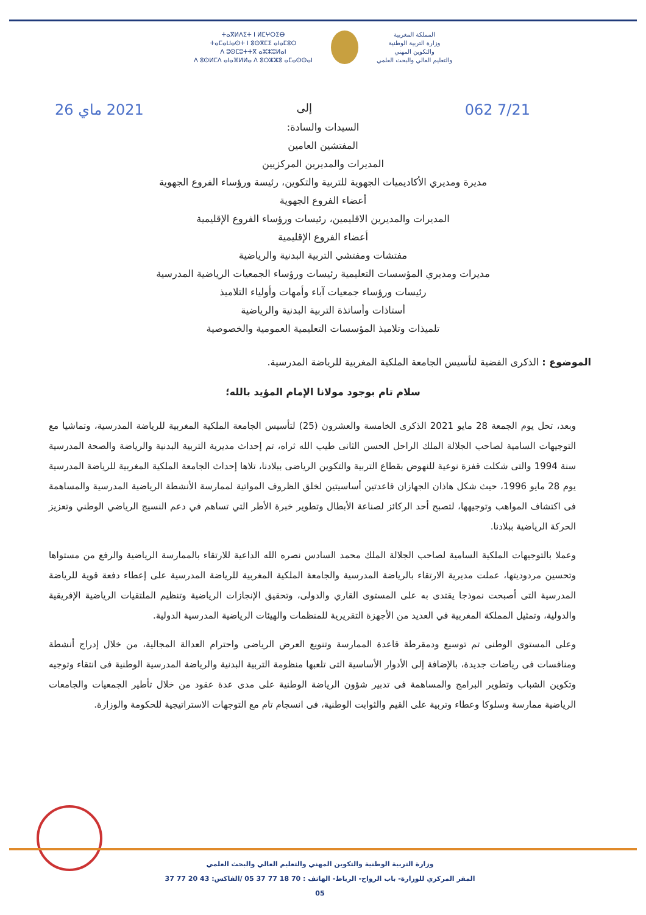المملكة المغربية
وزارة التربية الوطنية
والتكوين المهني
والتعليم العالي والبحث العلمي
ⵜⴰⴳⵍⴷⵉⵜ ⵏ ⵍⵎⵖⵔⵉⴱ
ⵜⴰⵎⴰⵡⴰⵙⵜ ⵏ ⵓⵙⴳⵎⵉ ⴰⵏⴰⵎⵓⵔ
ⴷ ⵓⵙⵎⵓⵜⵜⴳ ⴰⵣⵣⵓⵍⴰⵏ
ⴷ ⵓⵙⵍⵎⴷ ⴰⵏⴰⴼⵍⵍⴰ ⴷ ⵓⵔⵣⵣⵓ ⴰⵎⴰⵙⵙⴰⵏ
062 7/21 إلى 2021 ماي 26
السيدات والسادة:
المفتشين العامين
المديرات والمديرين المركزيين
مديرة ومديري الأكاديميات الجهوية للتربية والتكوين، رئيسة ورؤساء الفروع الجهوية
أعضاء الفروع الجهوية
المديرات والمديرين الاقليمين، رئيسات ورؤساء الفروع الإقليمية
أعضاء الفروع الإقليمية
مفتشات ومفتشي التربية البدنية والرياضية
مديرات ومديري المؤسسات التعليمية رئيسات ورؤساء الجمعيات الرياضية المدرسية
رئيسات ورؤساء جمعيات آباء وأمهات وأولياء التلاميذ
أستاذات وأساتذة التربية البدنية والرياضية
تلميذات وتلاميذ المؤسسات التعليمية العمومية والخصوصية
الموضوع : الذكرى الفضية لتأسيس الجامعة الملكية المغربية للرياضة المدرسية.
سلام تام بوجود مولانا الإمام المؤيد بالله؛
وبعد، تحل يوم الجمعة 28 مايو 2021 الذكرى الخامسة والعشرون (25) لتأسيس الجامعة الملكية المغربية للرياضة المدرسية، وتماشيا مع التوجيهات السامية لصاحب الجلالة الملك الراحل الحسن الثانى طيب الله ثراه، تم إحداث مديرية التربية البدنية والرياضة والصحة المدرسية سنة 1994 والتى شكلت قفزة نوعية للنهوض بقطاع التربية والتكوين الرياضى ببلادنا، تلاها إحداث الجامعة الملكية المغربية للرياضة المدرسية يوم 28 مايو 1996، حيث شكل هاذان الجهازان قاعدتين أساسيتين لخلق الظروف المواتية لممارسة الأنشطة الرياضية المدرسية والمساهمة فى اكتشاف المواهب وتوجيهها، لتصبح أحد الركائز لصناعة الأبطال وتطوير خبرة الأطر التي تساهم في دعم النسيج الرياضي الوطني وتعزيز الحركة الرياضية ببلادنا.
وعملا بالتوجيهات الملكية السامية لصاحب الجلالة الملك محمد السادس نصره الله الداعية للارتقاء بالممارسة الرياضية والرفع من مستواها وتحسين مردوديتها، عملت مديرية الارتقاء بالرياضة المدرسية والجامعة الملكية المغربية للرياضة المدرسية على إعطاء دفعة قوية للرياضة المدرسية التى أصبحت نموذجا يقتدى به على المستوى القاري والدولى، وتحقيق الإنجازات الرياضية وتنظيم الملتقيات الرياضية الإفريقية والدولية، وتمثيل المملكة المغربية في العديد من الأجهزة التقريرية للمنظمات والهيئات الرياضية المدرسية الدولية.
وعلى المستوى الوطنى تم توسيع ودمقرطة قاعدة الممارسة وتنويع العرض الرياضى واحترام العدالة المجالية، من خلال إدراج أنشطة ومنافسات فى رياضات جديدة، بالإضافة إلى الأدوار الأساسية التى تلعبها منظومة التربية البدنية والرياضة المدرسية الوطنية فى انتقاء وتوجيه وتكوين الشباب وتطوير البرامج والمساهمة فى تدبير شؤون الرياضة الوطنية على مدى عدة عقود من خلال تأطير الجمعيات والجامعات الرياضية ممارسة وسلوكا وعطاء وتربية على القيم والثوابت الوطنية، فى انسجام تام مع التوجهات الاستراتيجية للحكومة والوزارة.
وزارة التربية الوطنية والتكوين المهني والتعليم العالي والبحث العلمي
المقر المركزي للوزارة- باب الرواح- الرباط- الهاتف : 70 18 77 37 05 /الفاكس: 43 20 77 37 05